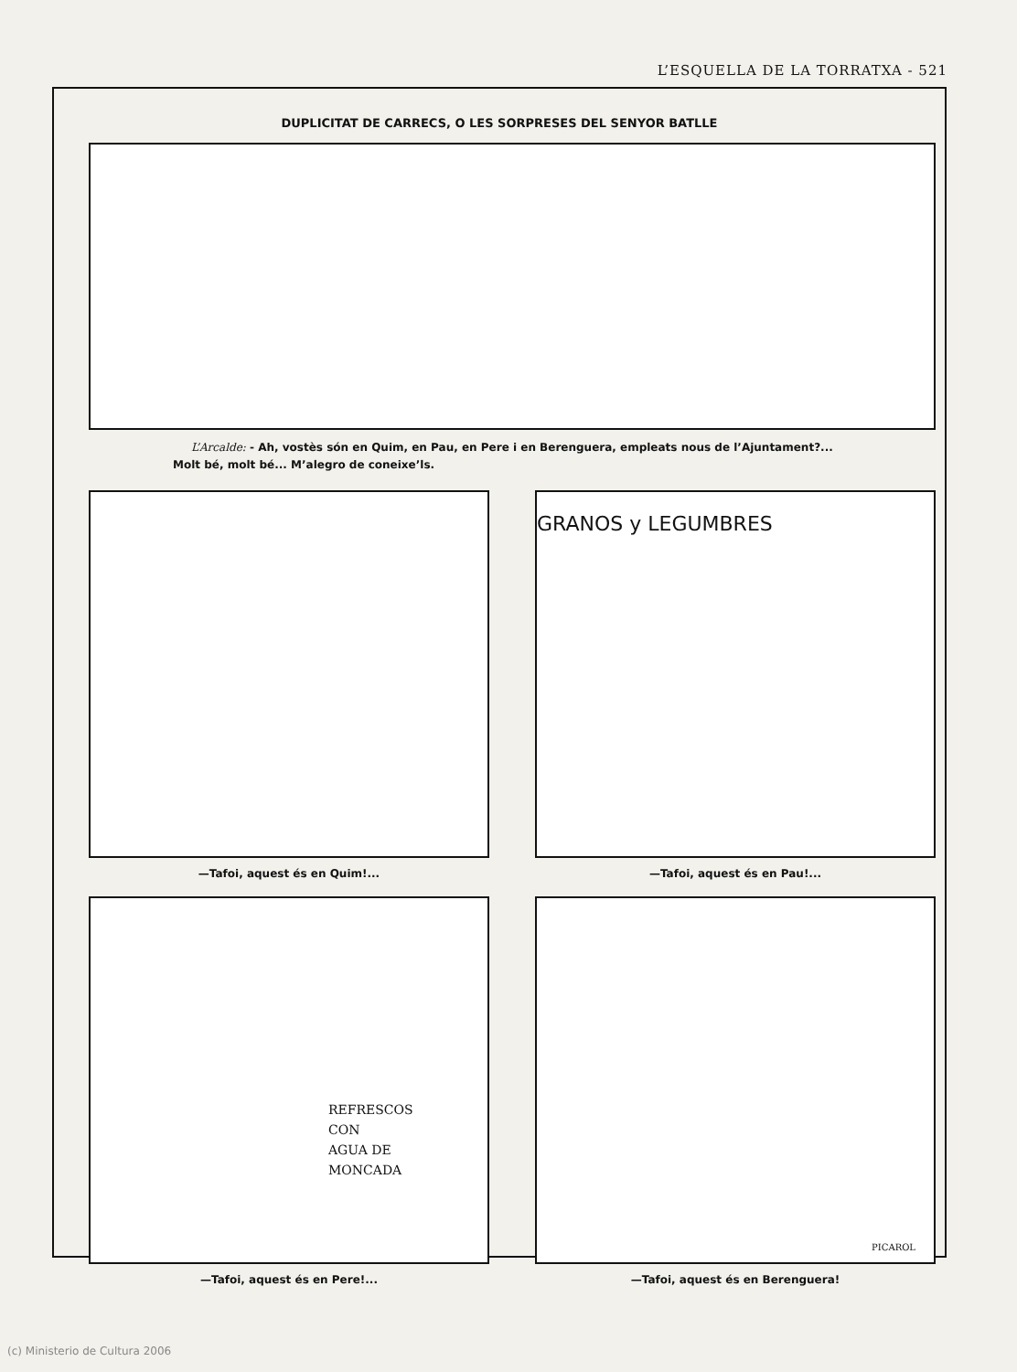L’ESQUELLA DE LA TORRATXA - 521
DUPLICITAT DE CARRECS, O LES SORPRESES DEL SENYOR BATLLE
L’Arcalde: - Ah, vostès són en Quim, en Pau, en Pere i en Berenguera, empleats nous de l’Ajuntament?...
Molt bé, molt bé... M’alegro de coneixe’ls.
—Tafoi, aquest és en Quim!...
GRANOS y LEGUMBRES
—Tafoi, aquest és en Pau!...
REFRESCOS
CON
AGUA DE
MONCADA
—Tafoi, aquest és en Pere!...
PICAROL
—Tafoi, aquest és en Berenguera!
(c) Ministerio de Cultura 2006